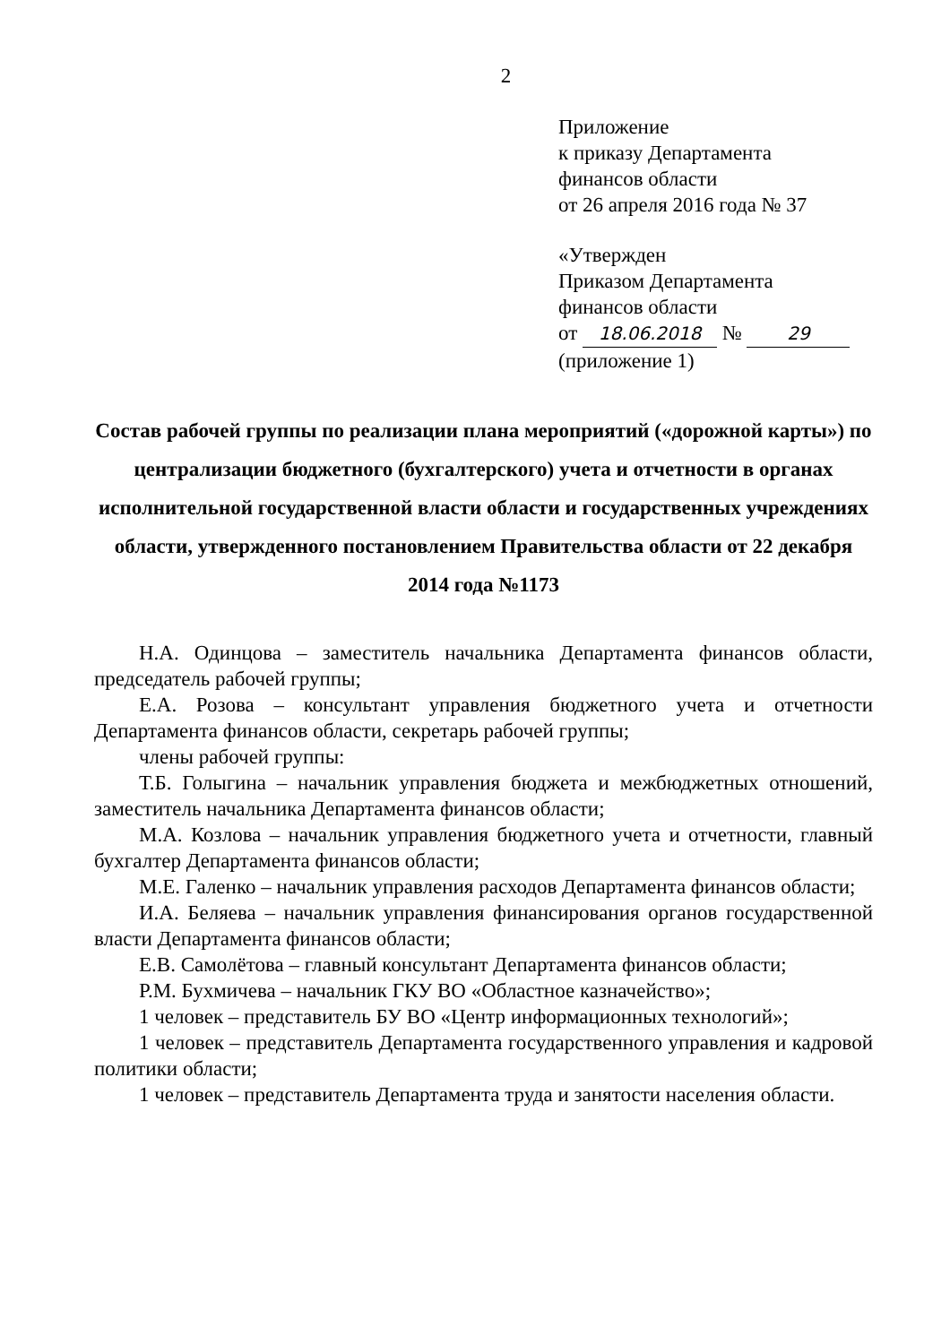2
Приложение
к приказу Департамента
финансов области
от 26 апреля 2016 года № 37
«Утвержден
Приказом Департамента
финансов области
от 18.06.2018 № 29
(приложение 1)
Состав рабочей группы по реализации плана мероприятий («дорожной карты») по централизации бюджетного (бухгалтерского) учета и отчетности в органах исполнительной государственной власти области и государственных учреждениях области, утвержденного постановлением Правительства области от 22 декабря 2014 года №1173
Н.А. Одинцова – заместитель начальника Департамента финансов области, председатель рабочей группы;
Е.А. Розова – консультант управления бюджетного учета и отчетности Департамента финансов области, секретарь рабочей группы;
члены рабочей группы:
Т.Б. Голыгина – начальник управления бюджета и межбюджетных отношений, заместитель начальника Департамента финансов области;
М.А. Козлова – начальник управления бюджетного учета и отчетности, главный бухгалтер Департамента финансов области;
М.Е. Галенко – начальник управления расходов Департамента финансов области;
И.А. Беляева – начальник управления финансирования органов государственной власти Департамента финансов области;
Е.В. Самолётова – главный консультант Департамента финансов области;
Р.М. Бухмичева – начальник ГКУ ВО «Областное казначейство»;
1 человек – представитель БУ ВО «Центр информационных технологий»;
1 человек – представитель Департамента государственного управления и кадровой политики области;
1 человек – представитель Департамента труда и занятости населения области.